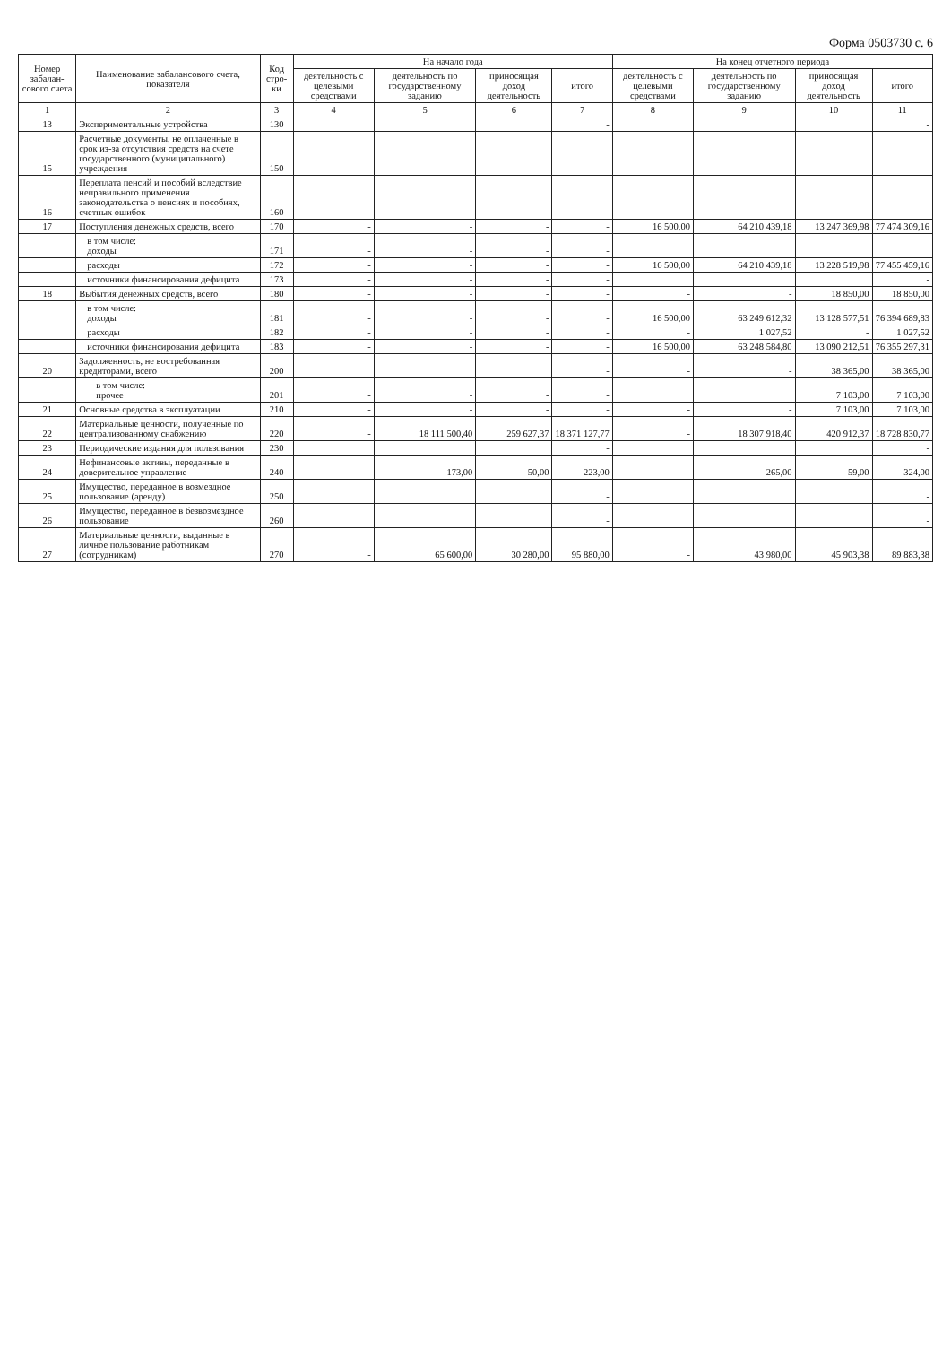Форма 0503730 с. 6
| Номер забалан-сового счета | Наименование забалансового счета, показателя | Код стро-ки | На начало года | | | | На конец отчетного периода | | | |
| --- | --- | --- | --- | --- | --- | --- | --- | --- | --- | --- |
| | | | деятельность с целевыми средствами | деятельность по государственному заданию | приносящая доход деятельность | итого | деятельность с целевыми средствами | деятельность по государственному заданию | приносящая доход деятельность | итого |
| 1 | 2 | 3 | 4 | 5 | 6 | 7 | 8 | 9 | 10 | 11 |
| 13 | Экспериментальные устройства | 130 | | | | - | | | | - |
| 15 | Расчетные документы, не оплаченные в срок из-за отсутствия средств на счете государственного (муниципального) учреждения | 150 | | | | - | | | | - |
| 16 | Переплата пенсий и пособий вследствие неправильного применения законодательства о пенсиях и пособиях, счетных ошибок | 160 | | | | - | | | | - |
| 17 | Поступления денежных средств, всего | 170 | - | - | - | - | 16 500,00 | 64 210 439,18 | 13 247 369,98 | 77 474 309,16 |
| | в том числе: доходы | 171 | - | - | - | - | | | | |
| | расходы | 172 | - | - | - | - | 16 500,00 | 64 210 439,18 | 13 228 519,98 | 77 455 459,16 |
| | источники финансирования дефицита | 173 | - | - | - | - | | | | - |
| 18 | Выбытия денежных средств, всего | 180 | - | - | - | - | - | - | 18 850,00 | 18 850,00 |
| | в том числе: доходы | 181 | - | - | - | - | 16 500,00 | 63 249 612,32 | 13 128 577,51 | 76 394 689,83 |
| | расходы | 182 | - | - | - | - | - | 1 027,52 | - | 1 027,52 |
| | источники финансирования дефицита | 183 | - | - | - | - | 16 500,00 | 63 248 584,80 | 13 090 212,51 | 76 355 297,31 |
| 20 | Задолженность, не востребованная кредиторами, всего | 200 | | | | - | - | - | 38 365,00 | 38 365,00 |
| | в том числе: прочее | 201 | - | - | - | - | | | 7 103,00 | 7 103,00 |
| 21 | Основные средства в эксплуатации | 210 | - | - | - | - | - | - | 7 103,00 | 7 103,00 |
| 22 | Материальные ценности, полученные по централизованному снабжению | 220 | - | 18 111 500,40 | 259 627,37 | 18 371 127,77 | - | 18 307 918,40 | 420 912,37 | 18 728 830,77 |
| 23 | Периодические издания для пользования | 230 | | | | - | | | | - |
| 24 | Нефинансовые активы, переданные в доверительное управление | 240 | - | 173,00 | 50,00 | 223,00 | - | 265,00 | 59,00 | 324,00 |
| 25 | Имущество, переданное в возмездное пользование (аренду) | 250 | | | | - | | | | - |
| 26 | Имущество, переданное в безвозмездное пользование | 260 | | | | - | | | | - |
| 27 | Материальные ценности, выданные в личное пользование работникам (сотрудникам) | 270 | - | 65 600,00 | 30 280,00 | 95 880,00 | - | 43 980,00 | 45 903,38 | 89 883,38 |